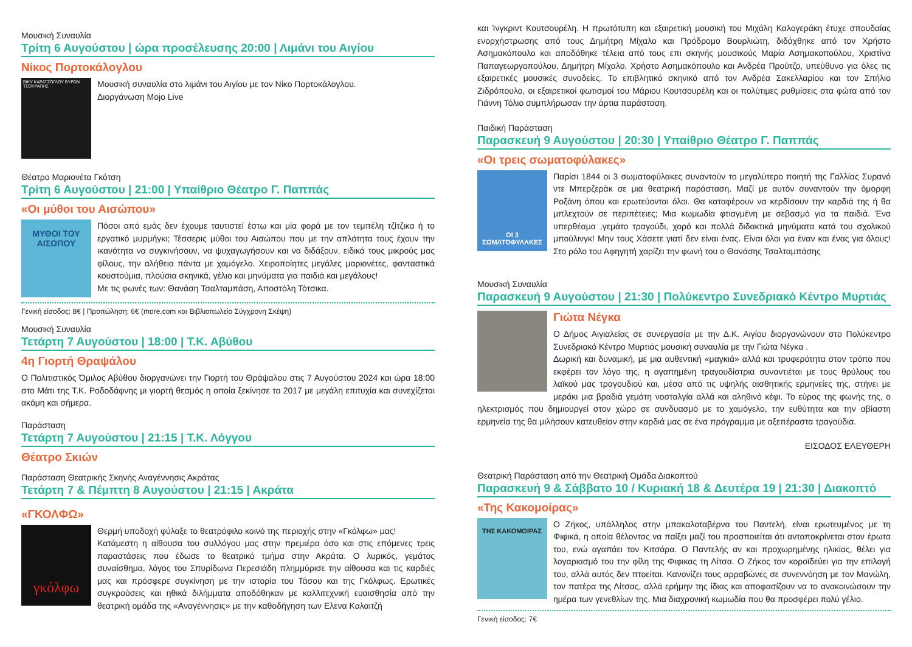Μουσική Συναυλία
Τρίτη 6 Αυγούστου | ώρα προσέλευσης 20:00 | Λιμάνι του Αιγίου
Νίκος Πορτοκάλογλου
ΒΙΚΥ ΚΑΡΑΤΖΟΓΛΟΥ ΒΥΡΩΝ ΤΣΟΥΡΑΠΗΣ
Μουσική συναυλία στο λιμάνι του Αιγίου με τον Νίκο Πορτοκάλογλου.
Διοργάνωση Mojo Live
Θέατρο Μαριονέτα Γκότση
Τρίτη 6 Αυγούστου | 21:00 | Υπαίθριο Θέατρο Γ. Παππάς
«Οι μύθοι του Αισώπου»
ΜΥΘΟΙ ΤΟΥ ΑΙΣΩΠΟΥ
Πόσοι από εμάς δεν έχουμε ταυτιστεί έστω και μία φορά με τον τεμπέλη τζίτζικα ή το εργατικό μυρμήγκι; Τέσσερις μύθοι του Αισώπου που με την απλότητα τους έχουν την ικανότητα να συγκινήσουν, να ψυχαγωγήσουν και να διδάξουν, ειδικά τους μικρούς μας φίλους, την αλήθεια πάντα με χαμόγελο. Χειροποίητες μεγάλες μαριονέτες, φανταστικά κουστούμια, πλούσια σκηνικά, γέλιο και μηνύματα για παιδιά και μεγάλους!
Με τις φωνές των: Θανάση Τσαλταμπάση, Αποστόλη Τότσικα.
Γενική είσοδος: 8€ | Προπώληση: 6€ (more.com και Βιβλιοπωλείο Σύγχρονη Σκέψη)
Μουσική Συναυλία
Τετάρτη 7 Αυγούστου | 18:00 | Τ.Κ. Αβύθου
4η Γιορτή Θραψάλου
Ο Πολιτιστικός Όμιλος Αβύθου διοργανώνει την Γιορτή του Θράψαλου στις 7 Αυγούστου 2024 και ώρα 18:00 στο Μάτι της Τ.Κ. Ροδοδάφνης μι γιορτή θεσμός η οποία ξεκίνησε το 2017 με μεγάλη επιτυχία και συνεχίζεται ακόμη και σήμερα.
Παράσταση
Τετάρτη 7 Αυγούστου | 21:15 | Τ.Κ. Λόγγου
Θέατρο Σκιών
Παράσταση Θεατρικής Σκηνής Αναγέννησις Ακράτας
Τετάρτη 7 & Πέμπτη 8 Αυγούστου | 21:15 | Ακράτα
«ΓΚΟΛΦΩ»
γκόλφω
Θερμή υποδοχή φύλαξε το θεατρόφιλο κοινό της περιοχής στην «Γκόλφω» μας!
Κατάμεστη η αίθουσα του συλλόγου μας στην πρεμιέρα όσο και στις επόμενες τρεις παραστάσεις που έδωσε το θεατρικό τμήμα στην Ακράτα. Ο λυρικός, γεμάτος συναίσθημα, λόγος του Σπυρίδωνα Περεσιάδη πλημμύρισε την αίθουσα και τις καρδιές μας και πρόσφερε συγκίνηση με την ιστορία του Τάσου και της Γκόλφως. Ερωτικές συγκρούσεις και ηθικά διλήμματα αποδόθηκαν με καλλιτεχνική ευαισθησία από την θεατρική ομάδα της «Αναγέννησις» με την καθοδήγηση των Ελενα Καλαιτζή
και Ίνγκριντ Κουτσουρέλη. Η πρωτότυπη και εξαιρετική μουσική του Μιχάλη Καλογεράκη έτυχε σπουδαίας ενορχήστρωσης από τους Δημήτρη Μίχαλο και Πρόδρομο Βουρλιώτη, διδάχθηκε από τον Χρήστο Ασημακόπουλο και αποδόθηκε τέλεια από τους επι σκηνής μουσικούς Μαρία Ασημακοπούλου, Χριστίνα Παπαγεωργοπούλου, Δημήτρη Μίχαλο, Χρήστο Ασημακόπουλο και Ανδρέα Προύτζο, υπεύθυνο για όλες τις εξαιρετικές μουσικές συνοδείες. Το επιβλητικό σκηνικό από τον Ανδρέα Σακελλαρίου και τον Σπήλιο Ζιδρόπουλο, οι εξαιρετικοί φωτισμοί του Μάριου Κουτσουρέλη και οι πολύτιμες ρυθμίσεις στα φώτα από τον Γιάννη Τόλιο συμπλήρωσαν την άρτια παράσταση.
Παιδική Παράσταση
Παρασκευή 9 Αυγούστου | 20:30 | Υπαίθριο Θέατρο Γ. Παππάς
«Οι τρεις σωματοφύλακες»
ΟΙ 3 ΣΩΜΑΤΟΦΥΛΑΚΕΣ
Παρίσι 1844 οι 3 σωματοφύλακες συναντούν το μεγαλύτερο ποιητή της Γαλλίας Συρανό ντε Μπερζεράκ σε μια θεατρική παράσταση. Μαζί με αυτόν συναντούν την όμορφη Ροξάνη όπου και ερωτεύονται όλοι. Θα καταφέρουν να κερδίσουν την καρδιά της ή θα μπλεχτούν σε περιπέτειες; Μια κωμωδία φτιαγμένη με σεβασμό για τα παιδιά. Ένα υπερθέαμα ,γεμάτο τραγούδι, χορό και πολλά διδακτικά μηνύματα κατά του σχολικού μπούλινγκ! Μην τους Χάσετε γιατί δεν είναι ένας. Είναι όλοι για έναν και ένας για όλους! Στο ρόλο του Αφηγητή χαρίζει την φωνή του ο Θανάσης Τσαλταμπάσης
Μουσική Συναυλία
Παρασκευή 9 Αυγούστου | 21:30 | Πολύκεντρο Συνεδριακό Κέντρο Μυρτιάς
Γιώτα Νέγκα
Ο Δήμος Αιγιαλείας σε συνεργασία με την Δ.Κ. Αιγίου διοργανώνουν στο Πολύκεντρο Συνεδριακό Κέντρο Μυρτιάς μουσική συναυλία με την Γιώτα Νέγκα .
Δωρική και δυναμική, με μια αυθεντική «μαγκιά» αλλά και τρυφερότητα στον τρόπο που εκφέρει τον λόγο της, η αγαπημένη τραγουδίστρια συναντιέται με τους θρύλους του λαϊκού μας τραγουδιού και, μέσα από τις υψηλής αισθητικής ερμηνείες της, στήνει με μεράκι μια βραδιά γεμάτη νοσταλγία αλλά και αληθινό κέφι. Το εύρος της φωνής της, ο ηλεκτρισμός που δημιουργεί στον χώρο σε συνδυασμό με το χαμόγελο, την ευθύτητα και την αβίαστη ερμηνεία της θα μιλήσουν κατευθείαν στην καρδιά μας σε ένα πρόγραμμα με αξεπέραστα τραγούδια.
ΕΙΣΟΔΟΣ ΕΛΕΥΘΕΡΗ
Θεατρική Παράσταση από την Θεατρική Ομάδα Διακοπτού
Παρασκευή 9 & Σάββατο 10 / Κυριακή 18 & Δευτέρα 19 | 21:30 | Διακοπτό
«Της Κακομοίρας»
ΤΗΣ ΚΑΚΟΜΟΙΡΑΣ
Ο Ζήκος, υπάλληλος στην μπακαλοταβέρνα του Παντελή, είναι ερωτευμένος με τη Φιφικά, η οποία θέλοντας να παίξει μαζί του προσποιείται ότι ανταποκρίνεται στον έρωτα του, ενώ αγαπάει τον Κιτσάρα. Ο Παντελής αν και προχωρημένης ηλικίας, θέλει για λογαριασμό του την φίλη της Φιφικας τη Λίτσα. Ο Ζήκος τον κοροϊδεύει για την επιλογή του, αλλά αυτός δεν πτοείται. Κανονίζει τους αρραβώνες σε συνεννόηση με τον Μανώλη, τον πατέρα της Λίτσας, αλλά ερήμην της ίδιας και αποφασίζουν να το ανακοινώσουν την ημέρα των γενεθλίων της. Μια διαχρονική κωμωδία που θα προσφέρει πολύ γέλιο.
Γενική είσοδος: 7€